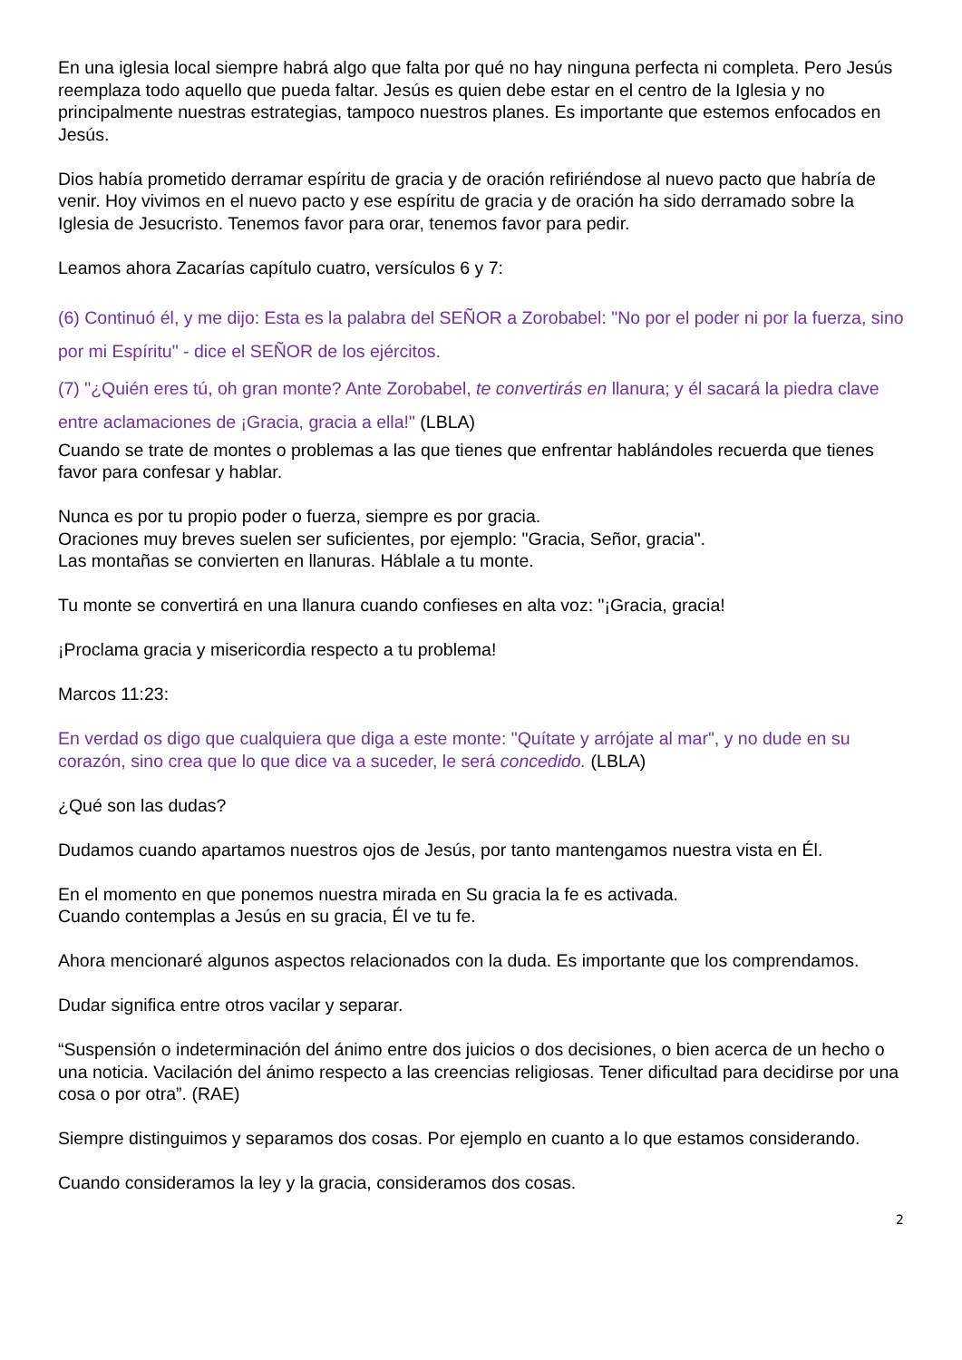En una iglesia local siempre habrá algo que falta por qué no hay ninguna perfecta ni completa. Pero Jesús reemplaza todo aquello que pueda faltar. Jesús es quien debe estar en el centro de la Iglesia y no principalmente nuestras estrategias, tampoco nuestros planes. Es importante que estemos enfocados en Jesús.
Dios había prometido derramar espíritu de gracia y de oración refiriéndose al nuevo pacto que habría de venir. Hoy vivimos en el nuevo pacto y ese espíritu de gracia y de oración ha sido derramado sobre la Iglesia de Jesucristo. Tenemos favor para orar, tenemos favor para pedir.
Leamos ahora Zacarías capítulo cuatro, versículos 6 y 7:
(6) Continuó él, y me dijo: Esta es la palabra del SEÑOR a Zorobabel: "No por el poder ni por la fuerza, sino por mi Espíritu" - dice el SEÑOR de los ejércitos.
(7) "¿Quién eres tú, oh gran monte? Ante Zorobabel, te convertirás en llanura; y él sacará la piedra clave entre aclamaciones de ¡Gracia, gracia a ella!" (LBLA)
Cuando se trate de montes o problemas a las que tienes que enfrentar hablándoles recuerda que tienes favor para confesar y hablar.
Nunca es por tu propio poder o fuerza, siempre es por gracia.
Oraciones muy breves suelen ser suficientes, por ejemplo: "Gracia, Señor, gracia".
Las montañas se convierten en llanuras. Háblale a tu monte.
Tu monte se convertirá en una llanura cuando confieses en alta voz: "¡Gracia, gracia!
¡Proclama gracia y misericordia respecto a tu problema!
Marcos 11:23:
En verdad os digo que cualquiera que diga a este monte: "Quítate y arrójate al mar", y no dude en su corazón, sino crea que lo que dice va a suceder, le será concedido. (LBLA)
¿Qué son las dudas?
Dudamos cuando apartamos nuestros ojos de Jesús, por tanto mantengamos nuestra vista en Él.
En el momento en que ponemos nuestra mirada en Su gracia la fe es activada.
Cuando contemplas a Jesús en su gracia, Él ve tu fe.
Ahora mencionaré algunos aspectos relacionados con la duda. Es importante que los comprendamos.
Dudar significa entre otros vacilar y separar.
“Suspensión o indeterminación del ánimo entre dos juicios o dos decisiones, o bien acerca de un hecho o una noticia. Vacilación del ánimo respecto a las creencias religiosas. Tener dificultad para decidirse por una cosa o por otra”. (RAE)
Siempre distinguimos y separamos dos cosas. Por ejemplo en cuanto a lo que estamos considerando.
Cuando consideramos la ley y la gracia, consideramos dos cosas.
2